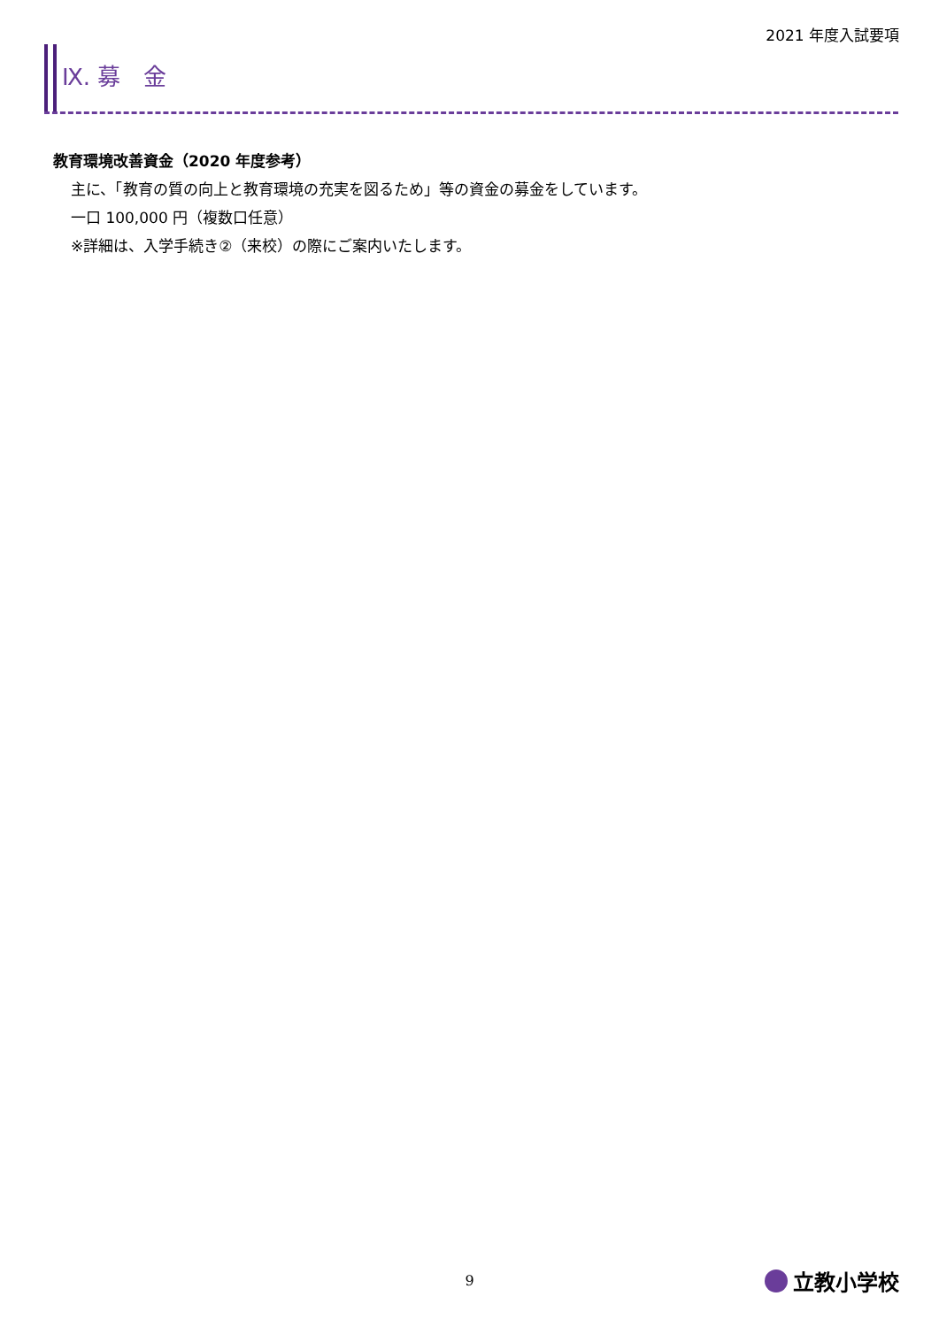2021 年度入試要項
Ⅸ. 募　金
教育環境改善資金（2020 年度参考）
主に、「教育の質の向上と教育環境の充実を図るため」等の資金の募金をしています。
一口 100,000 円（複数口任意）
※詳細は、入学手続き②（来校）の際にご案内いたします。
9 立教小学校